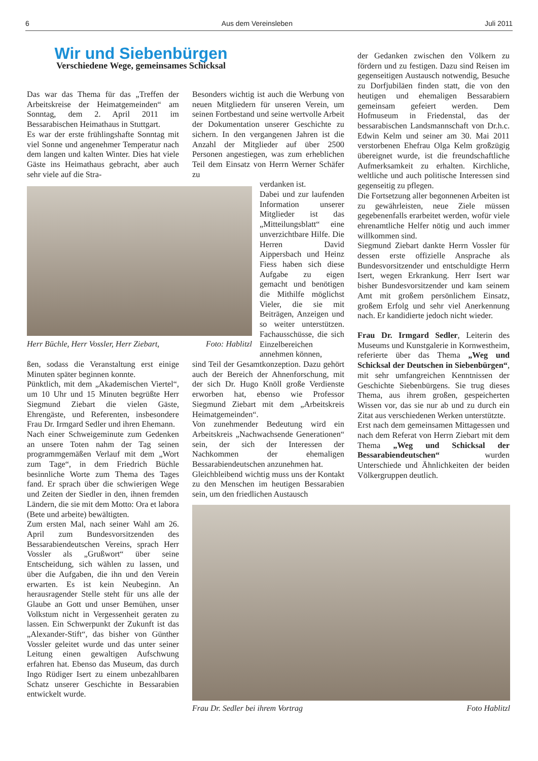6 Aus dem Vereinsleben Juli 2011
Wir und Siebenbürgen
Verschiedene Wege, gemeinsames Schicksal
Das war das Thema für das „Treffen der Arbeitskreise der Heimatgemeinden“ am Sonntag, dem 2. April 2011 im Bessarabischen Heimathaus in Stuttgart.
Es war der erste frühlingshafte Sonntag mit viel Sonne und angenehmer Temperatur nach dem langen und kalten Winter. Dies hat viele Gäste ins Heimathaus gebracht, aber auch sehr viele auf die Stra-
Herr Büchle, Herr Vossler, Herr Ziebart, Foto: Hablitzl
ßen, sodass die Veranstaltung erst einige Minuten später beginnen konnte.
Pünktlich, mit dem „Akademischen Viertel“, um 10 Uhr und 15 Minuten begrüßte Herr Siegmund Ziebart die vielen Gäste, Ehrengäste, und Referenten, insbesondere Frau Dr. Irmgard Sedler und ihren Ehemann.
Nach einer Schweigeminute zum Gedenken an unsere Toten nahm der Tag seinen programmgemäßen Verlauf mit dem „Wort zum Tage“, in dem Friedrich Büchle besinnliche Worte zum Thema des Tages fand. Er sprach über die schwierigen Wege und Zeiten der Siedler in den, ihnen fremden Ländern, die sie mit dem Motto: Ora et labora (Bete und arbeite) bewältigten.
Zum ersten Mal, nach seiner Wahl am 26. April zum Bundesvorsitzenden des Bessarabiendeutschen Vereins, sprach Herr Vossler als „Grußwort“ über seine Entscheidung, sich wählen zu lassen, und über die Aufgaben, die ihn und den Verein erwarten. Es ist kein Neubeginn. An herausragender Stelle steht für uns alle der Glaube an Gott und unser Bemühen, unser Volkstum nicht in Vergessenheit geraten zu lassen. Ein Schwerpunkt der Zukunft ist das „Alexander-Stift“, das bisher von Günther Vossler geleitet wurde und das unter seiner Leitung einen gewaltigen Aufschwung erfahren hat. Ebenso das Museum, das durch Ingo Rüdiger Isert zu einem unbezahlbaren Schatz unserer Geschichte in Bessarabien entwickelt wurde.
Besonders wichtig ist auch die Werbung von neuen Mitgliedern für unseren Verein, um seinen Fortbestand und seine wertvolle Arbeit der Dokumentation unserer Geschichte zu sichern. In den vergangenen Jahren ist die Anzahl der Mitglieder auf über 2500 Personen angestiegen, was zum erheblichen Teil dem Einsatz von Herrn Werner Schäfer zu
verdanken ist.
Dabei und zur laufenden Information unserer Mitglieder ist das „Mitteilungsblatt“ eine unverzichtbare Hilfe. Die Herren David Aippersbach und Heinz Fiess haben sich diese Aufgabe zu eigen gemacht und benötigen die Mithilfe möglichst Vieler, die sie mit Beiträgen, Anzeigen und so weiter unterstützen. Fachausschüsse, die sich Einzelbereichen annehmen können,
sind Teil der Gesamtkonzeption. Dazu gehört auch der Bereich der Ahnenforschung, mit der sich Dr. Hugo Knöll große Verdienste erworben hat, ebenso wie Professor Siegmund Ziebart mit dem „Arbeitskreis Heimatgemeinden“.
Von zunehmender Bedeutung wird ein Arbeitskreis „Nachwachsende Generationen“ sein, der sich der Interessen der Nachkommen der ehemaligen Bessarabiendeutschen anzunehmen hat.
Gleichbleibend wichtig muss uns der Kontakt zu den Menschen im heutigen Bessarabien sein, um den friedlichen Austausch
der Gedanken zwischen den Völkern zu fördern und zu festigen. Dazu sind Reisen im gegenseitigen Austausch notwendig, Besuche zu Dorfjubiläen finden statt, die von den heutigen und ehemaligen Bessarabiern gemeinsam gefeiert werden. Dem Hofmuseum in Friedenstal, das der bessarabischen Landsmannschaft von Dr.h.c. Edwin Kelm und seiner am 30. Mai 2011 verstorbenen Ehefrau Olga Kelm großzügig übereignet wurde, ist die freundschaftliche Aufmerksamkeit zu erhalten. Kirchliche, weltliche und auch politische Interessen sind gegenseitig zu pflegen.
Die Fortsetzung aller begonnenen Arbeiten ist zu gewährleisten, neue Ziele müssen gegebenenfalls erarbeitet werden, wofür viele ehrenamtliche Helfer nötig und auch immer willkommen sind.
Siegmund Ziebart dankte Herrn Vossler für dessen erste offizielle Ansprache als Bundesvorsitzender und entschuldigte Herrn Isert, wegen Erkrankung. Herr Isert war bisher Bundesvorsitzender und kam seinem Amt mit großem persönlichem Einsatz, großem Erfolg und sehr viel Anerkennung nach. Er kandidierte jedoch nicht wieder.
Frau Dr. Irmgard Sedler, Leiterin des Museums und Kunstgalerie in Kornwestheim, referierte über das Thema „Weg und Schicksal der Deutschen in Siebenbürgen“, mit sehr umfangreichen Kenntnissen der Geschichte Siebenbürgens. Sie trug dieses Thema, aus ihrem großen, gespeicherten Wissen vor, das sie nur ab und zu durch ein Zitat aus verschiedenen Werken unterstützte.
Erst nach dem gemeinsamen Mittagessen und nach dem Referat von Herrn Ziebart mit dem Thema „Weg und Schicksal der Bessarabiendeutschen“ wurden Unterschiede und Ähnlichkeiten der beiden Völkergruppen deutlich.
Frau Dr. Sedler bei ihrem Vortrag Foto Hablitzl